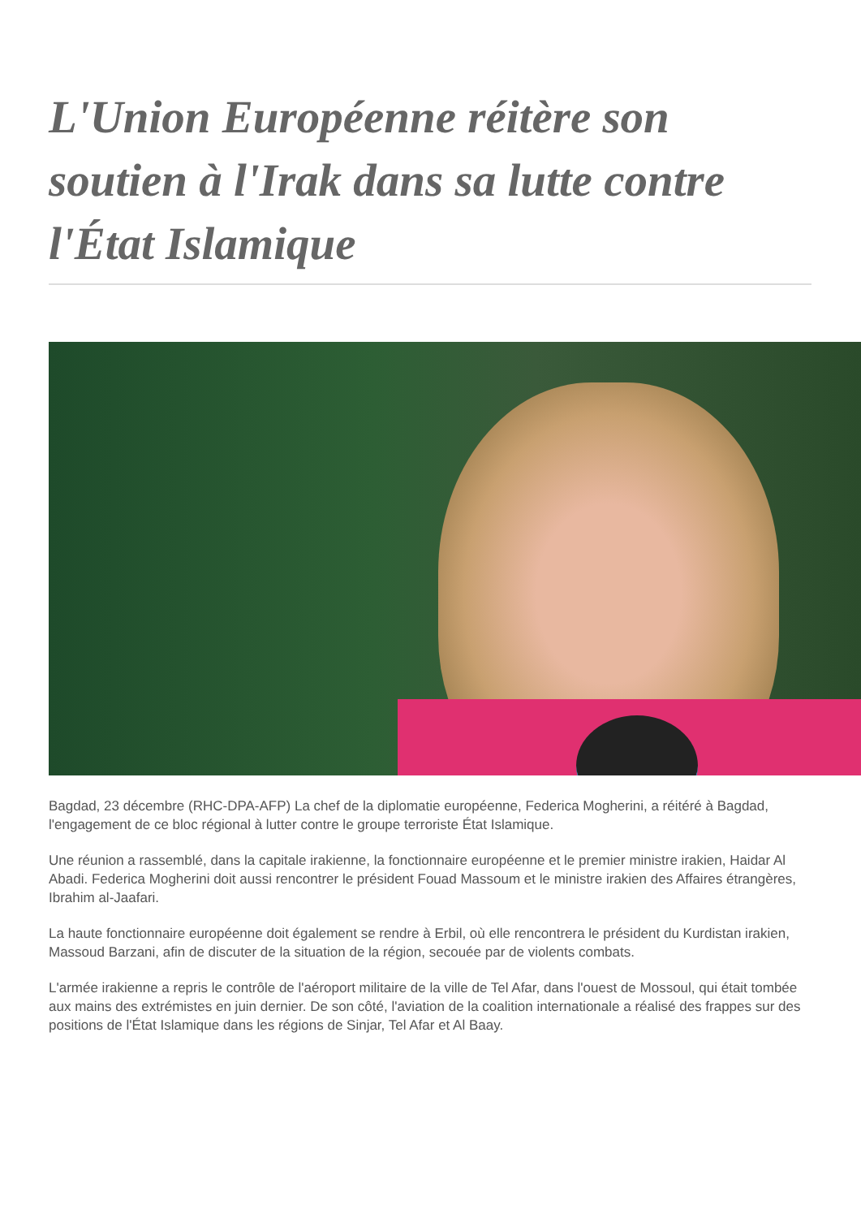L'Union Européenne réitère son soutien à l'Irak dans sa lutte contre l'État Islamique
Bagdad, 23 décembre (RHC-DPA-AFP) La chef de la diplomatie européenne, Federica Mogherini, a réitéré à Bagdad, l'engagement de ce bloc régional à lutter contre le groupe terroriste État Islamique.
Une réunion a rassemblé, dans la capitale irakienne, la fonctionnaire européenne et le premier ministre irakien, Haidar Al Abadi. Federica Mogherini doit aussi rencontrer le président Fouad Massoum et le ministre irakien des Affaires étrangères, Ibrahim al-Jaafari.
La haute fonctionnaire européenne doit également se rendre à Erbil, où elle rencontrera le président du Kurdistan irakien, Massoud Barzani, afin de discuter de la situation de la région, secouée par de violents combats.
L'armée irakienne a repris le contrôle de l'aéroport militaire de la ville de Tel Afar, dans l'ouest de Mossoul, qui était tombée aux mains des extrémistes en juin dernier. De son côté, l'aviation de la coalition internationale a réalisé des frappes sur des positions de l'État Islamique dans les régions de Sinjar, Tel Afar et Al Baay.